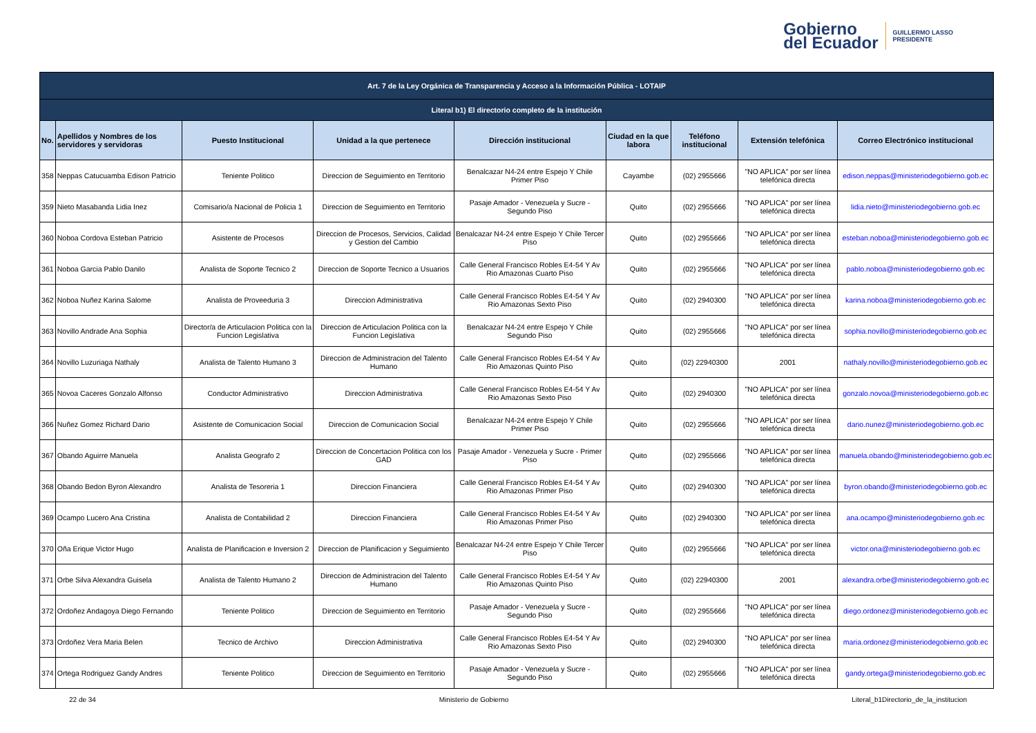Gobierno
del Ecuador
GUILLERMO LASSO
PRESIDENTE
| Art. 7 de la Ley Orgánica de Transparencia y Acceso a la Información Pública - LOTAIP | | | | | | | | |
| Literal b1) El directorio completo de la institución | | | | | | | | |
| No. | Apellidos y Nombres de los servidores y servidoras | Puesto Institucional | Unidad a la que pertenece | Dirección institucional | Ciudad en la que labora | Teléfono institucional | Extensión telefónica | Correo Electrónico institucional |
| 358 | Neppas Catucuamba Edison Patricio | Teniente Politico | Direccion de Seguimiento en Territorio | Benalcazar N4-24 entre Espejo Y Chile Primer Piso | Cayambe | (02) 2955666 | "NO APLICA" por ser línea telefónica directa | edison.neppas@ministeriodegobierno.gob.ec |
| 359 | Nieto Masabanda Lidia Inez | Comisario/a Nacional de Policia 1 | Direccion de Seguimiento en Territorio | Pasaje Amador - Venezuela y Sucre - Segundo Piso | Quito | (02) 2955666 | "NO APLICA" por ser línea telefónica directa | lidia.nieto@ministeriodegobierno.gob.ec |
| 360 | Noboa Cordova Esteban Patricio | Asistente de Procesos | Direccion de Procesos, Servicios, Calidad y Gestion del Cambio | Benalcazar N4-24 entre Espejo Y Chile Tercer Piso | Quito | (02) 2955666 | "NO APLICA" por ser línea telefónica directa | esteban.noboa@ministeriodegobierno.gob.ec |
| 361 | Noboa Garcia Pablo Danilo | Analista de Soporte Tecnico 2 | Direccion de Soporte Tecnico a Usuarios | Calle General Francisco Robles E4-54 Y Av Rio Amazonas Cuarto Piso | Quito | (02) 2955666 | "NO APLICA" por ser línea telefónica directa | pablo.noboa@ministeriodegobierno.gob.ec |
| 362 | Noboa Nuñez Karina Salome | Analista de Proveeduria 3 | Direccion Administrativa | Calle General Francisco Robles E4-54 Y Av Rio Amazonas Sexto Piso | Quito | (02) 2940300 | "NO APLICA" por ser línea telefónica directa | karina.noboa@ministeriodegobierno.gob.ec |
| 363 | Novillo Andrade Ana Sophia | Director/a de Articulacion Politica con la Funcion Legislativa | Direccion de Articulacion Politica con la Funcion Legislativa | Benalcazar N4-24 entre Espejo Y Chile Segundo Piso | Quito | (02) 2955666 | "NO APLICA" por ser línea telefónica directa | sophia.novillo@ministeriodegobierno.gob.ec |
| 364 | Novillo Luzuriaga Nathaly | Analista de Talento Humano 3 | Direccion de Administracion del Talento Humano | Calle General Francisco Robles E4-54 Y Av Rio Amazonas Quinto Piso | Quito | (02) 22940300 | 2001 | nathaly.novillo@ministeriodegobierno.gob.ec |
| 365 | Novoa Caceres Gonzalo Alfonso | Conductor Administrativo | Direccion Administrativa | Calle General Francisco Robles E4-54 Y Av Rio Amazonas Sexto Piso | Quito | (02) 2940300 | "NO APLICA" por ser línea telefónica directa | gonzalo.novoa@ministeriodegobierno.gob.ec |
| 366 | Nuñez Gomez Richard Dario | Asistente de Comunicacion Social | Direccion de Comunicacion Social | Benalcazar N4-24 entre Espejo Y Chile Primer Piso | Quito | (02) 2955666 | "NO APLICA" por ser línea telefónica directa | dario.nunez@ministeriodegobierno.gob.ec |
| 367 | Obando Aguirre Manuela | Analista Geografo 2 | Direccion de Concertacion Politica con los GAD | Pasaje Amador - Venezuela y Sucre - Primer Piso | Quito | (02) 2955666 | "NO APLICA" por ser línea telefónica directa | manuela.obando@ministeriodegobierno.gob.ec |
| 368 | Obando Bedon Byron Alexandro | Analista de Tesoreria 1 | Direccion Financiera | Calle General Francisco Robles E4-54 Y Av Rio Amazonas Primer Piso | Quito | (02) 2940300 | "NO APLICA" por ser línea telefónica directa | byron.obando@ministeriodegobierno.gob.ec |
| 369 | Ocampo Lucero Ana Cristina | Analista de Contabilidad 2 | Direccion Financiera | Calle General Francisco Robles E4-54 Y Av Rio Amazonas Primer Piso | Quito | (02) 2940300 | "NO APLICA" por ser línea telefónica directa | ana.ocampo@ministeriodegobierno.gob.ec |
| 370 | Oña Erique Victor Hugo | Analista de Planificacion e Inversion 2 | Direccion de Planificacion y Seguimiento | Benalcazar N4-24 entre Espejo Y Chile Tercer Piso | Quito | (02) 2955666 | "NO APLICA" por ser línea telefónica directa | victor.ona@ministeriodegobierno.gob.ec |
| 371 | Orbe Silva Alexandra Guisela | Analista de Talento Humano 2 | Direccion de Administracion del Talento Humano | Calle General Francisco Robles E4-54 Y Av Rio Amazonas Quinto Piso | Quito | (02) 22940300 | 2001 | alexandra.orbe@ministeriodegobierno.gob.ec |
| 372 | Ordoñez Andagoya Diego Fernando | Teniente Politico | Direccion de Seguimiento en Territorio | Pasaje Amador - Venezuela y Sucre - Segundo Piso | Quito | (02) 2955666 | "NO APLICA" por ser línea telefónica directa | diego.ordonez@ministeriodegobierno.gob.ec |
| 373 | Ordoñez Vera Maria Belen | Tecnico de Archivo | Direccion Administrativa | Calle General Francisco Robles E4-54 Y Av Rio Amazonas Sexto Piso | Quito | (02) 2940300 | "NO APLICA" por ser línea telefónica directa | maria.ordonez@ministeriodegobierno.gob.ec |
| 374 | Ortega Rodriguez Gandy Andres | Teniente Politico | Direccion de Seguimiento en Territorio | Pasaje Amador - Venezuela y Sucre - Segundo Piso | Quito | (02) 2955666 | "NO APLICA" por ser línea telefónica directa | gandy.ortega@ministeriodegobierno.gob.ec |
22 de 34 Ministerio de Gobierno Literal_b1Directorio_de_la_institucion